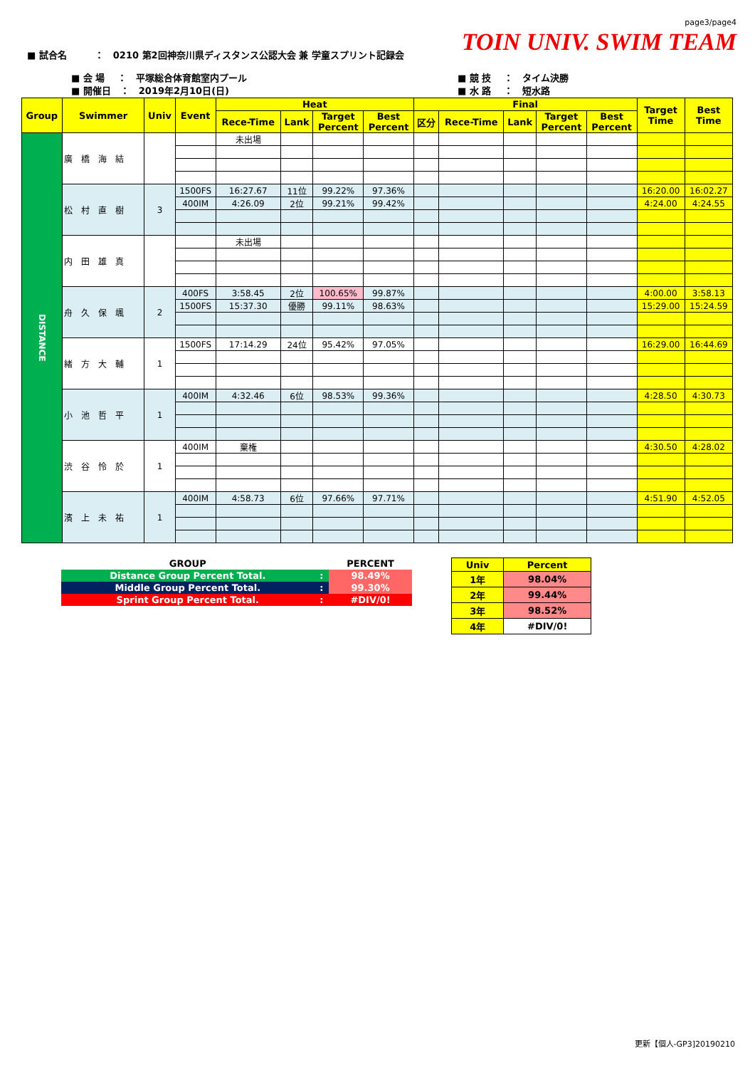page3/page4
TOIN UNIV. SWIM TEAM
■ 試合名　　　：　0210 第2回神奈川県ディスタンス公認大会 兼 学童スプリント記録会
■ 会 場　 ：　平塚総合体育館室内プール
■ 開催日　：　2019年2月10日(日)
■ 競 技　 ：　タイム決勝
■ 水 路　 ：　短水路
| Group | Swimmer | Univ | Event | Heat | | | | Final | | | | | Target Time | Best Time |
| --- | --- | --- | --- | --- | --- | --- | --- | --- | --- | --- | --- | --- | --- | --- |
| | | | | Rece-Time | Lank | Target Percent | Best Percent | 区分 | Rece-Time | Lank | Target Percent | Best Percent | | |
| DISTANCE | 廣橋海結 | | | 未出場 | | | | | | | | | | |
| | 松村直樹 | 3 | 1500FS | 16:27.67 | 11位 | 99.22% | 97.36% | | | | | | 16:20.00 | 16:02.27 |
| | | | 400IM | 4:26.09 | 2位 | 99.21% | 99.42% | | | | | | 4:24.00 | 4:24.55 |
| | 内田雄真 | | | 未出場 | | | | | | | | | | |
| | 舟久保颯 | 2 | 400FS | 3:58.45 | 2位 | 100.65% | 99.87% | | | | | | 4:00.00 | 3:58.13 |
| | | | 1500FS | 15:37.30 | 優勝 | 99.11% | 98.63% | | | | | | 15:29.00 | 15:24.59 |
| | 緒方大輔 | 1 | 1500FS | 17:14.29 | 24位 | 95.42% | 97.05% | | | | | | 16:29.00 | 16:44.69 |
| | 小池哲平 | 1 | 400IM | 4:32.46 | 6位 | 98.53% | 99.36% | | | | | | 4:28.50 | 4:30.73 |
| | 渋谷怜於 | 1 | 400IM | 棄権 | | | | | | | | | 4:30.50 | 4:28.02 |
| | 濱上未祐 | 1 | 400IM | 4:58.73 | 6位 | 97.66% | 97.71% | | | | | | 4:51.90 | 4:52.05 |
| GROUP | | PERCENT |
| Distance Group Percent Total. | : | 98.49% |
| Middle Group Percent Total. | : | 99.30% |
| Sprint Group Percent Total. | : | #DIV/0! |
| Univ | Percent |
| 1年 | 98.04% |
| 2年 | 99.44% |
| 3年 | 98.52% |
| 4年 | #DIV/0! |
更新【個人-GP3]20190210